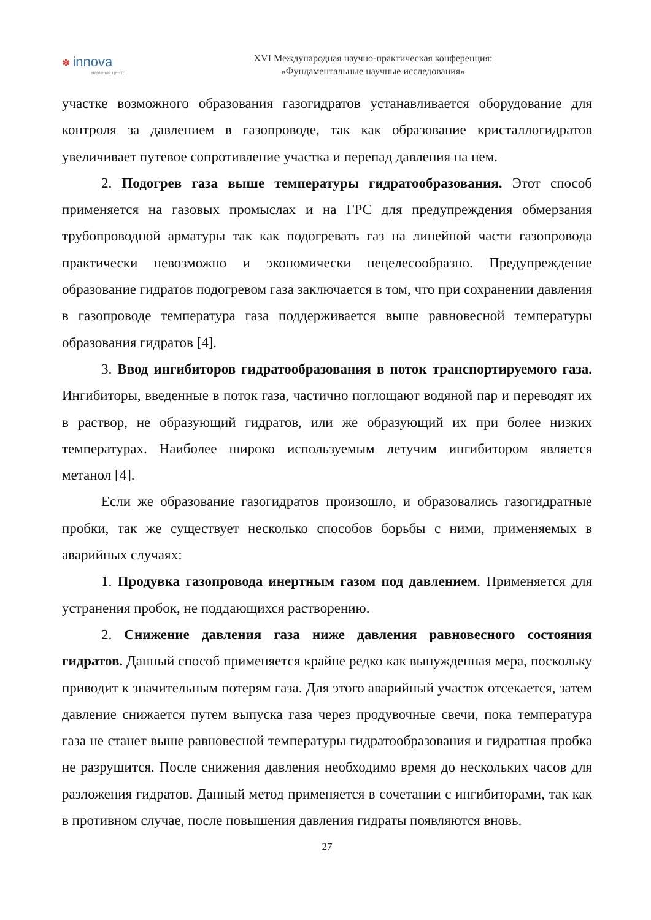✽ innova
научный центр
XVI Международная научно-практическая конференция:
«Фундаментальные научные исследования»
участке возможного образования газогидратов устанавливается оборудование для контроля за давлением в газопроводе, так как образование кристаллогидратов увеличивает путевое сопротивление участка и перепад давления на нем.
2. Подогрев газа выше температуры гидратообразования. Этот способ применяется на газовых промыслах и на ГРС для предупреждения обмерзания трубопроводной арматуры так как подогревать газ на линейной части газопровода практически невозможно и экономически нецелесообразно. Предупреждение образование гидратов подогревом газа заключается в том, что при сохранении давления в газопроводе температура газа поддерживается выше равновесной температуры образования гидратов [4].
3. Ввод ингибиторов гидратообразования в поток транспортируемого газа. Ингибиторы, введенные в поток газа, частично поглощают водяной пар и переводят их в раствор, не образующий гидратов, или же образующий их при более низких температурах. Наиболее широко используемым летучим ингибитором является метанол [4].
Если же образование газогидратов произошло, и образовались газогидратные пробки, так же существует несколько способов борьбы с ними, применяемых в аварийных случаях:
1. Продувка газопровода инертным газом под давлением. Применяется для устранения пробок, не поддающихся растворению.
2. Снижение давления газа ниже давления равновесного состояния гидратов. Данный способ применяется крайне редко как вынужденная мера, поскольку приводит к значительным потерям газа. Для этого аварийный участок отсекается, затем давление снижается путем выпуска газа через продувочные свечи, пока температура газа не станет выше равновесной температуры гидратообразования и гидратная пробка не разрушится. После снижения давления необходимо время до нескольких часов для разложения гидратов. Данный метод применяется в сочетании с ингибиторами, так как в противном случае, после повышения давления гидраты появляются вновь.
27